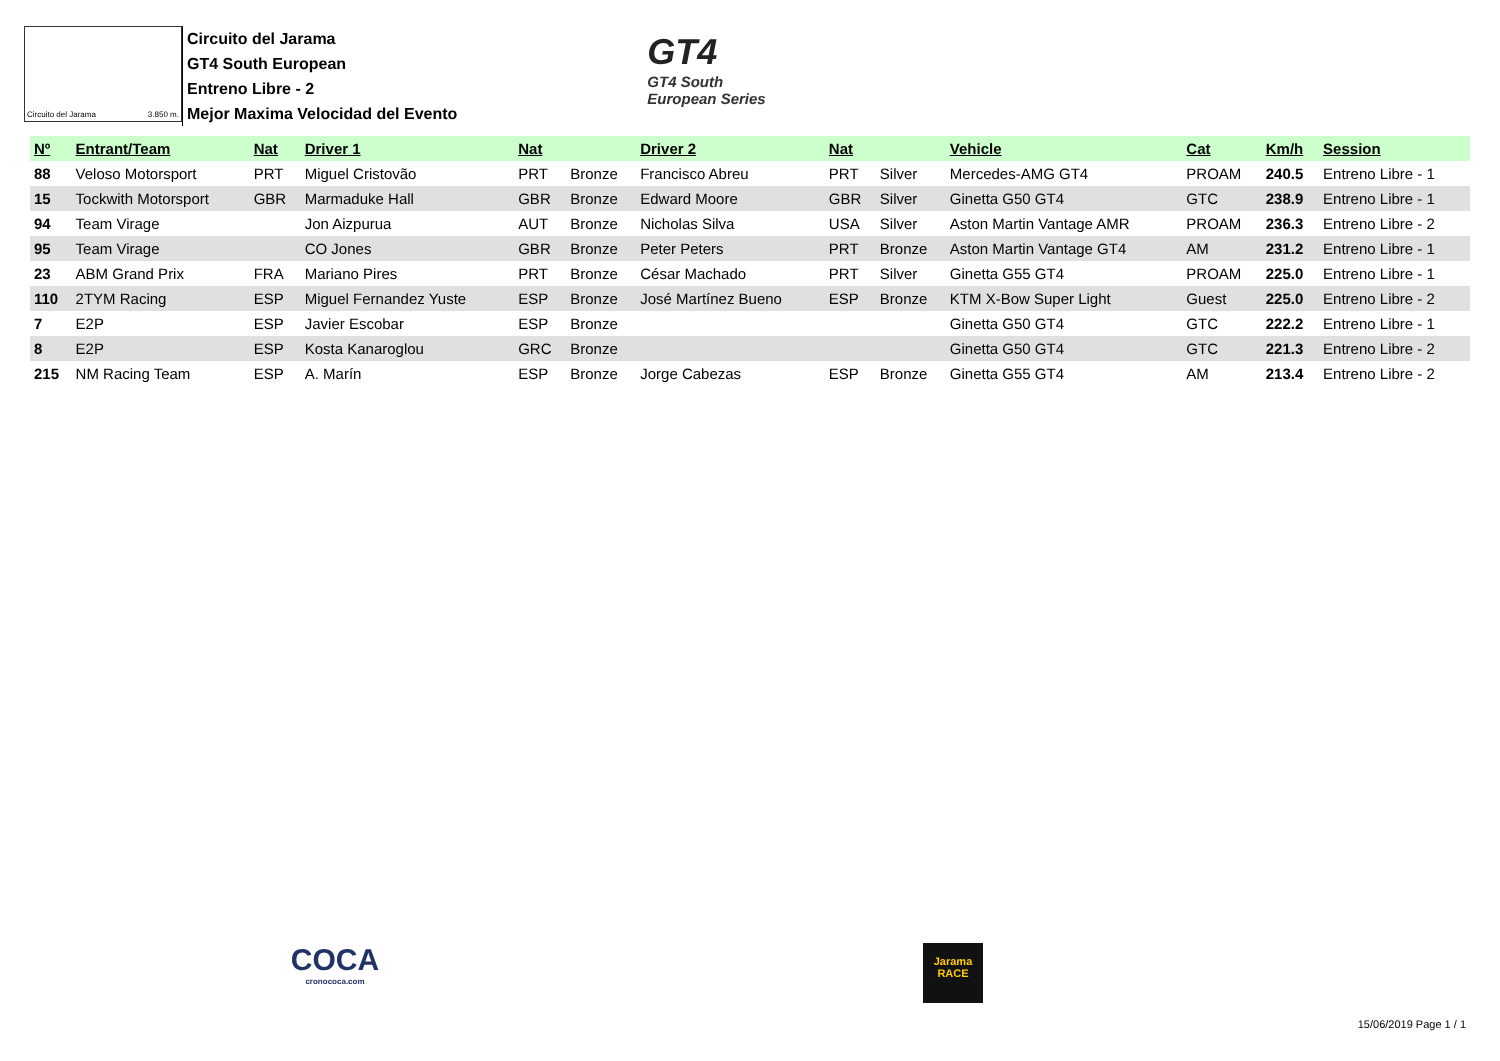Circuito del Jarama 3.850 m.
Circuito del Jarama
GT4 South European
Entreno Libre - 2
Mejor Maxima Velocidad del Evento
GT4
GT4 South
European Series
| Nº | Entrant/Team | Nat | Driver 1 | Nat | | Driver 2 | Nat | | Vehicle | Cat | Km/h | Session |
| --- | --- | --- | --- | --- | --- | --- | --- | --- | --- | --- | --- | --- |
| 88 | Veloso Motorsport | PRT | Miguel Cristovão | PRT | Bronze | Francisco Abreu | PRT | Silver | Mercedes-AMG GT4 | PROAM | 240.5 | Entreno Libre - 1 |
| 15 | Tockwith Motorsport | GBR | Marmaduke Hall | GBR | Bronze | Edward Moore | GBR | Silver | Ginetta G50 GT4 | GTC | 238.9 | Entreno Libre - 1 |
| 94 | Team Virage | | Jon Aizpurua | AUT | Bronze | Nicholas Silva | USA | Silver | Aston Martin Vantage AMR | PROAM | 236.3 | Entreno Libre - 2 |
| 95 | Team Virage | | CO Jones | GBR | Bronze | Peter Peters | PRT | Bronze | Aston Martin Vantage GT4 | AM | 231.2 | Entreno Libre - 1 |
| 23 | ABM Grand Prix | FRA | Mariano Pires | PRT | Bronze | César Machado | PRT | Silver | Ginetta G55 GT4 | PROAM | 225.0 | Entreno Libre - 1 |
| 110 | 2TYM Racing | ESP | Miguel Fernandez Yuste | ESP | Bronze | José Martínez Bueno | ESP | Bronze | KTM X-Bow Super Light | Guest | 225.0 | Entreno Libre - 2 |
| 7 | E2P | ESP | Javier Escobar | ESP | Bronze | | | | Ginetta G50 GT4 | GTC | 222.2 | Entreno Libre - 1 |
| 8 | E2P | ESP | Kosta Kanaroglou | GRC | Bronze | | | | Ginetta G50 GT4 | GTC | 221.3 | Entreno Libre - 2 |
| 215 | NM Racing Team | ESP | A. Marín | ESP | Bronze | Jorge Cabezas | ESP | Bronze | Ginetta G55 GT4 | AM | 213.4 | Entreno Libre - 2 |
COCA
cronococa.com
Jarama
RACE
15/06/2019 Page 1 / 1